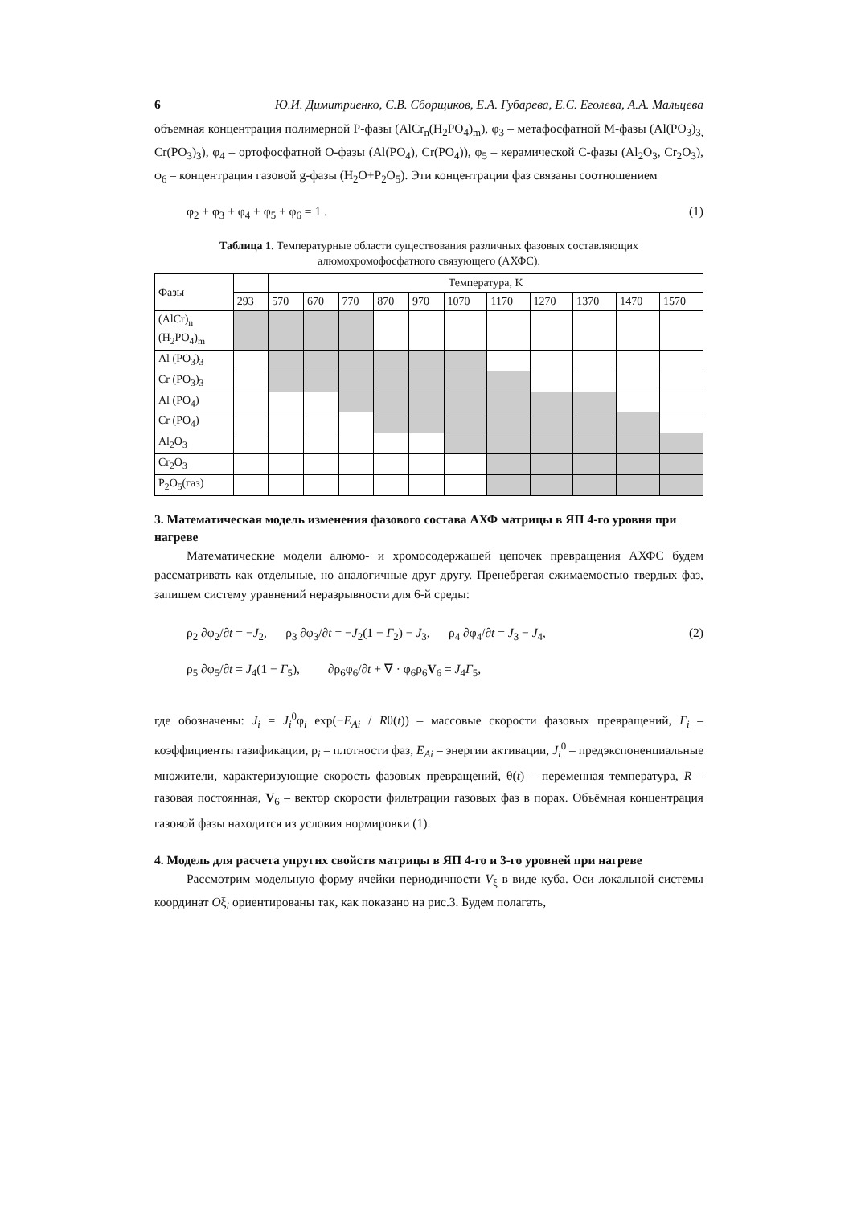6 Ю.И. Димитриенко, С.В. Сборщиков, Е.А. Губарева, Е.С. Еголева, А.А. Мальцева
объемная концентрация полимерной Р-фазы (AlCr<sub>n</sub>(H<sub>2</sub>PO<sub>4</sub>)<sub>m</sub>), φ<sub>3</sub> – метафосфатной М-фазы (Al(PO<sub>3</sub>)<sub>3,</sub> Cr(PO<sub>3</sub>)<sub>3</sub>), φ<sub>4</sub> – ортофосфатной О-фазы (Al(PO<sub>4</sub>), Cr(PO<sub>4</sub>)), φ<sub>5</sub> – керамической С-фазы (Al<sub>2</sub>O<sub>3</sub>, Cr<sub>2</sub>O<sub>3</sub>), φ<sub>6</sub> – концентрация газовой g-фазы (H<sub>2</sub>O+P<sub>2</sub>O<sub>5</sub>). Эти концентрации фаз связаны соотношением
φ<sub>2</sub> + φ<sub>3</sub> + φ<sub>4</sub> + φ<sub>5</sub> + φ<sub>6</sub> = 1 . (1)
Таблица 1. Температурные области существования различных фазовых составляющих алюмохромофосфатного связующего (АХФС).
| Фазы | | Температура, K | | | | | | | | | | |
| | 293 | 570 | 670 | 770 | 870 | 970 | 1070 | 1170 | 1270 | 1370 | 1470 | 1570 |
| (AlCr)<sub>n</sub> (H<sub>2</sub>PO<sub>4</sub>)<sub>m</sub> | | | | | | | | | | | | |
| Al (PO<sub>3</sub>)<sub>3</sub> | | | | | | | | | | | | |
| Cr (PO<sub>3</sub>)<sub>3</sub> | | | | | | | | | | | | |
| Al (PO<sub>4</sub>) | | | | | | | | | | | | |
| Cr (PO<sub>4</sub>) | | | | | | | | | | | | |
| Al<sub>2</sub>O<sub>3</sub> | | | | | | | | | | | | |
| Cr<sub>2</sub>O<sub>3</sub> | | | | | | | | | | | | |
| P<sub>2</sub>O<sub>5</sub>(газ) | | | | | | | | | | | | |
3. Математическая модель изменения фазового состава АХФ матрицы в ЯП 4-го уровня при нагреве
Математические модели алюмо- и хромосодержащей цепочек превращения АХФС будем рассматривать как отдельные, но аналогичные друг другу. Пренебрегая сжимаемостью твердых фаз, запишем систему уравнений неразрывности для 6-й среды:
ρ<sub>2</sub> ∂φ<sub>2</sub>/∂t = −J<sub>2</sub>, ρ<sub>3</sub> ∂φ<sub>3</sub>/∂t = −J<sub>2</sub>(1 − Γ<sub>2</sub>) − J<sub>3</sub>, ρ<sub>4</sub> ∂φ<sub>4</sub>/∂t = J<sub>3</sub> − J<sub>4</sub>, (2)
ρ<sub>5</sub> ∂φ<sub>5</sub>/∂t = J<sub>4</sub>(1 − Γ<sub>5</sub>), ∂ρ<sub>6</sub>φ<sub>6</sub>/∂t + ∇ · φ<sub>6</sub>ρ<sub>6</sub>V<sub>6</sub> = J<sub>4</sub>Γ<sub>5</sub>,
где обозначены: J<sub>i</sub> = J<sub>i</sub><sup>0</sup>φ<sub>i</sub> exp(−E<sub>Ai</sub> / Rθ(t)) – массовые скорости фазовых превращений, Γ<sub>i</sub> – коэффициенты газификации, ρ<sub>i</sub> – плотности фаз, E<sub>Ai</sub> – энергии активации, J<sub>i</sub><sup>0</sup> – предэкспоненциальные множители, характеризующие скорость фазовых превращений, θ(t) – переменная температура, R – газовая постоянная, V<sub>6</sub> – вектор скорости фильтрации газовых фаз в порах. Объёмная концентрация газовой фазы находится из условия нормировки (1).
4. Модель для расчета упругих свойств матрицы в ЯП 4-го и 3-го уровней при нагреве
Рассмотрим модельную форму ячейки периодичности V<sub>ξ</sub> в виде куба. Оси локальной системы координат Oξ<sub>i</sub> ориентированы так, как показано на рис.3. Будем полагать,